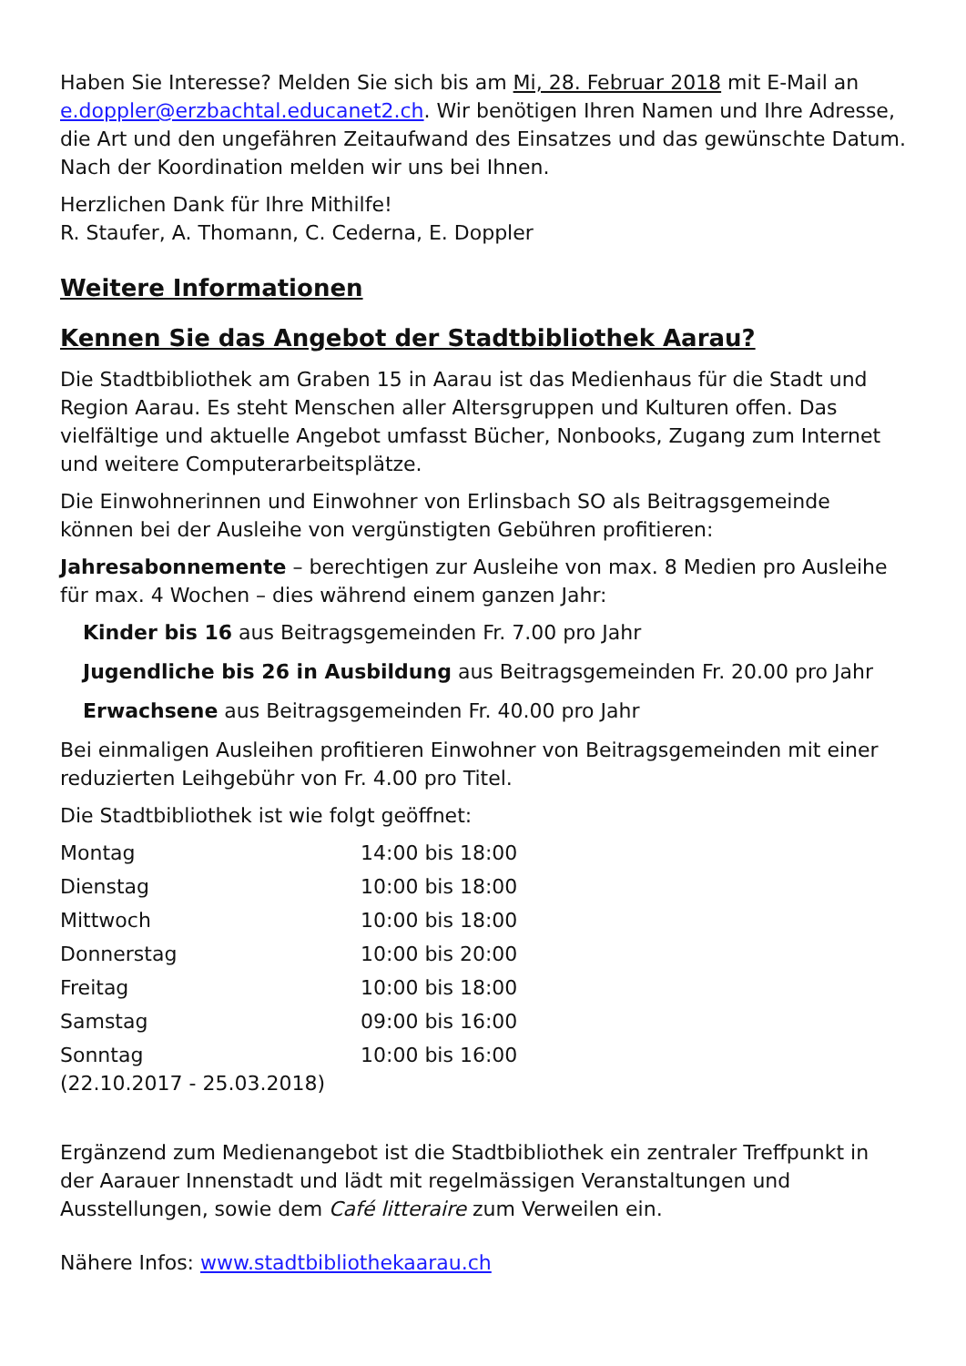Haben Sie Interesse? Melden Sie sich bis am Mi, 28. Februar 2018 mit E-Mail an e.doppler@erzbachtal.educanet2.ch. Wir benötigen Ihren Namen und Ihre Adresse, die Art und den ungefähren Zeitaufwand des Einsatzes und das gewünschte Datum. Nach der Koordination melden wir uns bei Ihnen.
Herzlichen Dank für Ihre Mithilfe!
R. Staufer, A. Thomann, C. Cederna, E. Doppler
Weitere Informationen
Kennen Sie das Angebot der Stadtbibliothek Aarau?
Die Stadtbibliothek am Graben 15 in Aarau ist das Medienhaus für die Stadt und Region Aarau. Es steht Menschen aller Altersgruppen und Kulturen offen. Das vielfältige und aktuelle Angebot umfasst Bücher, Nonbooks, Zugang zum Internet und weitere Computerarbeitsplätze.
Die Einwohnerinnen und Einwohner von Erlinsbach SO als Beitragsgemeinde können bei der Ausleihe von vergünstigten Gebühren profitieren:
Jahresabonnemente – berechtigen zur Ausleihe von max. 8 Medien pro Ausleihe für max. 4 Wochen – dies während einem ganzen Jahr:
Kinder bis 16 aus Beitragsgemeinden Fr. 7.00 pro Jahr
Jugendliche bis 26 in Ausbildung aus Beitragsgemeinden Fr. 20.00 pro Jahr
Erwachsene aus Beitragsgemeinden Fr. 40.00 pro Jahr
Bei einmaligen Ausleihen profitieren Einwohner von Beitragsgemeinden mit einer reduzierten Leihgebühr von Fr. 4.00 pro Titel.
Die Stadtbibliothek ist wie folgt geöffnet:
| Montag | 14:00 bis 18:00 |
| Dienstag | 10:00 bis 18:00 |
| Mittwoch | 10:00 bis 18:00 |
| Donnerstag | 10:00 bis 20:00 |
| Freitag | 10:00 bis 18:00 |
| Samstag | 09:00 bis 16:00 |
| Sonntag (22.10.2017 - 25.03.2018) | 10:00 bis 16:00 |
Ergänzend zum Medienangebot ist die Stadtbibliothek ein zentraler Treffpunkt in der Aarauer Innenstadt und lädt mit regelmässigen Veranstaltungen und Ausstellungen, sowie dem Café litteraire zum Verweilen ein.
Nähere Infos: www.stadtbibliothekaarau.ch